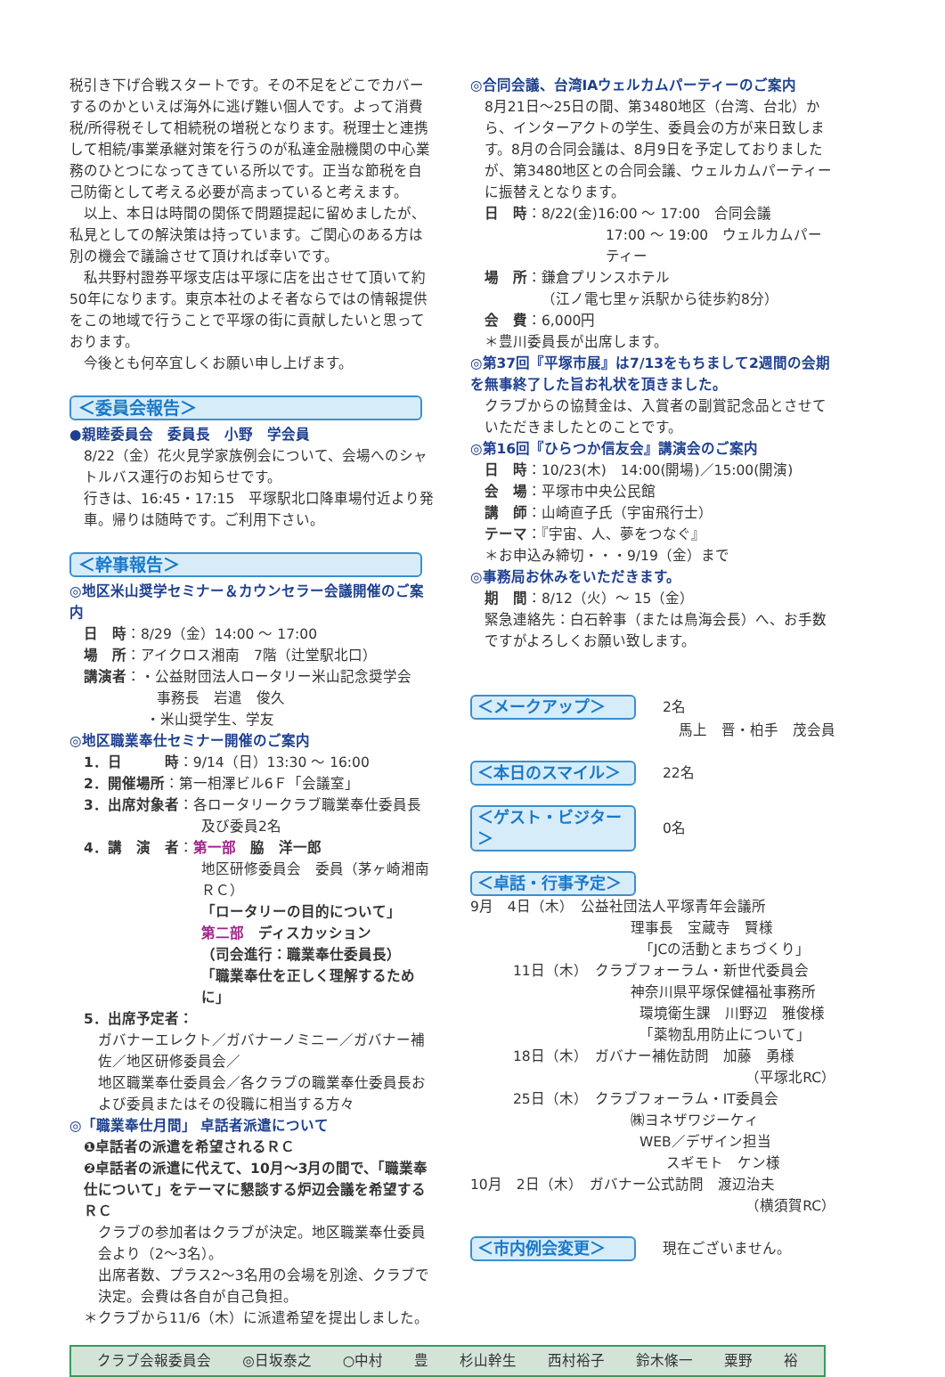税引き下げ合戦スタートです。その不足をどこでカバーするのかといえば海外に逃げ難い個人です。よって消費税/所得税そして相続税の増税となります。税理士と連携して相続/事業承継対策を行うのが私達金融機関の中心業務のひとつになってきている所以です。正当な節税を自己防衛として考える必要が高まっていると考えます。
　以上、本日は時間の関係で問題提起に留めましたが、私見としての解決策は持っています。ご関心のある方は別の機会で議論させて頂ければ幸いです。
　私共野村證券平塚支店は平塚に店を出させて頂いて約50年になります。東京本社のよそ者ならではの情報提供をこの地域で行うことで平塚の街に貢献したいと思っております。
　今後とも何卒宜しくお願い申し上げます。
＜委員会報告＞
●親睦委員会　委員長　小野　学会員
8/22（金）花火見学家族例会について、会場へのシャトルバス運行のお知らせです。
行きは、16:45・17:15　平塚駅北口降車場付近より発車。帰りは随時です。ご利用下さい。
＜幹事報告＞
◎地区米山奨学セミナー＆カウンセラー会議開催のご案内
日　時：8/29（金）14:00 ～ 17:00
場　所：アイクロス湘南　7階（辻堂駅北口）
講演者：・公益財団法人ロータリー米山記念奨学会
事務長　岩遣　俊久
・米山奨学生、学友
◎地区職業奉仕セミナー開催のご案内
1．日　　　時：9/14（日）13:30 ～ 16:00
2．開催場所：第一相澤ビル6Ｆ「会議室」
3．出席対象者：各ロータリークラブ職業奉仕委員長
及び委員2名
4．講　演　者：第一部　脇　洋一郎
地区研修委員会　委員（茅ヶ崎湘南ＲＣ）
「ロータリーの目的について」
第二部　ディスカッション
（司会進行：職業奉仕委員長）
「職業奉仕を正しく理解するために」
5．出席予定者：
ガバナーエレクト／ガバナーノミニー／ガバナー補佐／地区研修委員会／
地区職業奉仕委員会／各クラブの職業奉仕委員長および委員またはその役職に相当する方々
◎「職業奉仕月間」 卓話者派遣について
❶卓話者の派遣を希望されるＲＣ
❷卓話者の派遣に代えて、10月～3月の間で、「職業奉仕について」をテーマに懇談する炉辺会議を希望するＲＣ
クラブの参加者はクラブが決定。地区職業奉仕委員会より（2～3名）。
出席者数、プラス2～3名用の会場を別途、クラブで決定。会費は各自が自己負担。
＊クラブから11/6（木）に派遣希望を提出しました。
◎合同会議、台湾IAウェルカムパーティーのご案内
8月21日～25日の間、第3480地区（台湾、台北）から、インターアクトの学生、委員会の方が来日致します。8月の合同会議は、8月9日を予定しておりましたが、第3480地区との合同会議、ウェルカムパーティーに振替えとなります。
日　時：8/22(金)16:00 ～ 17:00　合同会議
17:00 ～ 19:00　ウェルカムパーティー
場　所：鎌倉プリンスホテル
（江ノ電七里ヶ浜駅から徒歩約8分）
会　費：6,000円
＊豊川委員長が出席します。
◎第37回『平塚市展』は7/13をもちまして2週間の会期を無事終了した旨お礼状を頂きました。
クラブからの協賛金は、入賞者の副賞記念品とさせていただきましたとのことです。
◎第16回『ひらつか信友会』講演会のご案内
日　時：10/23(木)　14:00(開場)／15:00(開演)
会　場：平塚市中央公民館
講　師：山崎直子氏（宇宙飛行士）
テーマ：『宇宙、人、夢をつなぐ』
＊お申込み締切・・・9/19（金）まで
◎事務局お休みをいただきます。
期　間：8/12（火）～ 15（金）
緊急連絡先：白石幹事（または鳥海会長）へ、お手数ですがよろしくお願い致します。
＜メークアップ＞
2名
馬上　晋・柏手　茂会員
＜本日のスマイル＞
22名
＜ゲスト・ビジター＞
0名
＜卓話・行事予定＞
9月　4日（木）　公益社団法人平塚青年会議所
理事長　宝蔵寺　賢様
「JCの活動とまちづくり」
　　　11日（木）　クラブフォーラム・新世代委員会
神奈川県平塚保健福祉事務所
環境衛生課　川野辺　雅俊様
「薬物乱用防止について」
　　　18日（木）　ガバナー補佐訪問　加藤　勇様
（平塚北RC）
　　　25日（木）　クラブフォーラム・IT委員会
㈱ヨネザワジーケィ
WEB／デザイン担当
スギモト　ケン様
10月　2日（木）　ガバナー公式訪問　渡辺治夫
（横須賀RC）
＜市内例会変更＞
現在ございません。
クラブ会報委員会 ◎日坂泰之 ○中村 豊 杉山幹生 西村裕子 鈴木條一 粟野 裕